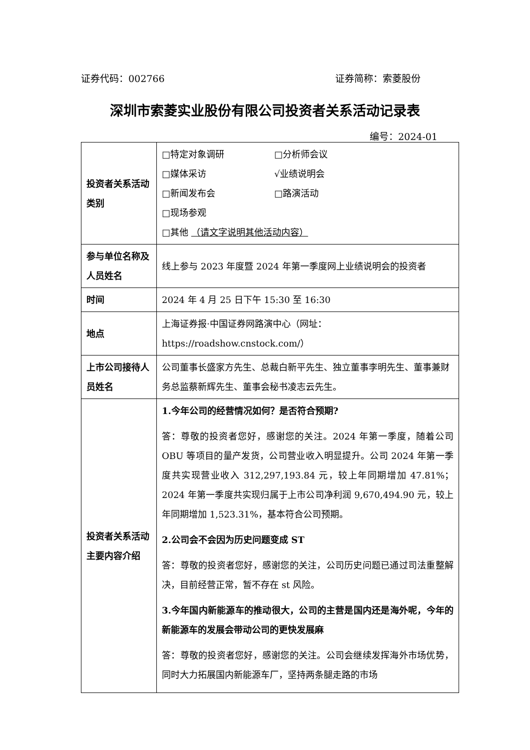证券代码：002766 证券简称：索菱股份
深圳市索菱实业股份有限公司投资者关系活动记录表
编号：2024-01
| 投资者关系活动类别 | □特定对象调研 □分析师会议 □媒体采访 √业绩说明会 □新闻发布会 □路演活动 □现场参观 □其他 （请文字说明其他活动内容） |
| 参与单位名称及人员姓名 | 线上参与 2023 年度暨 2024 年第一季度网上业绩说明会的投资者 |
| 时间 | 2024 年 4 月 25 日下午 15:30 至 16:30 |
| 地点 | 上海证券报·中国证券网路演中心（网址：https://roadshow.cnstock.com/） |
| 上市公司接待人员姓名 | 公司董事长盛家方先生、总裁白新平先生、独立董事李明先生、董事兼财务总监蔡新辉先生、董事会秘书凌志云先生。 |
| 投资者关系活动主要内容介绍 | 1.今年公司的经营情况如何？是否符合预期? 答：尊敬的投资者您好，感谢您的关注。2024 年第一季度，随着公司 OBU 等项目的量产发货，公司营业收入明显提升。公司 2024 年第一季度共实现营业收入 312,297,193.84 元，较上年同期增加 47.81%；2024 年第一季度共实现归属于上市公司净利润 9,670,494.90 元，较上年同期增加 1,523.31%，基本符合公司预期。 2.公司会不会因为历史问题变成 ST 答：尊敬的投资者您好，感谢您的关注，公司历史问题已通过司法重整解决，目前经营正常，暂不存在 st 风险。 3.今年国内新能源车的推动很大，公司的主营是国内还是海外呢，今年的新能源车的发展会带动公司的更快发展麻 答：尊敬的投资者您好，感谢您的关注。公司会继续发挥海外市场优势，同时大力拓展国内新能源车厂，坚持两条腿走路的市场 |